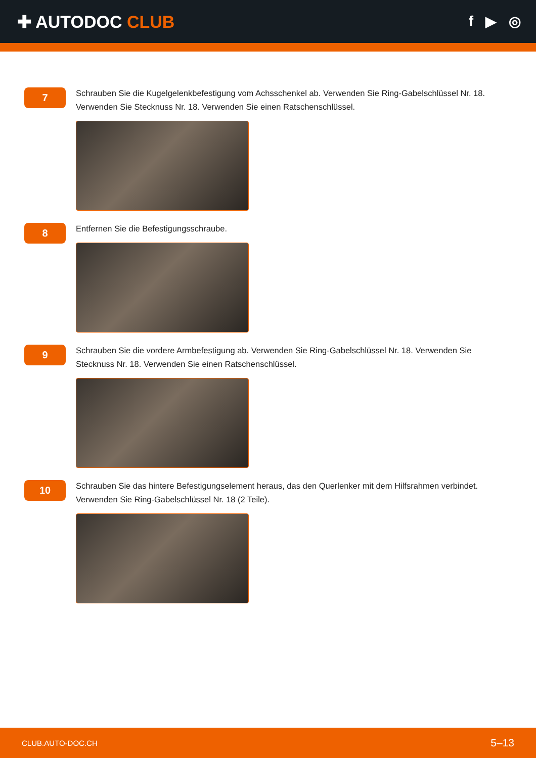✚ AUTODOC CLUB
f ▶ ◎
7
Schrauben Sie die Kugelgelenkbefestigung vom Achsschenkel ab. Verwenden Sie Ring-Gabelschlüssel Nr. 18. Verwenden Sie Stecknuss Nr. 18. Verwenden Sie einen Ratschenschlüssel.
8
Entfernen Sie die Befestigungsschraube.
9
Schrauben Sie die vordere Armbefestigung ab. Verwenden Sie Ring-Gabelschlüssel Nr. 18. Verwenden Sie Stecknuss Nr. 18. Verwenden Sie einen Ratschenschlüssel.
10
Schrauben Sie das hintere Befestigungselement heraus, das den Querlenker mit dem Hilfsrahmen verbindet. Verwenden Sie Ring-Gabelschlüssel Nr. 18 (2 Teile).
CLUB.AUTO-DOC.CH 5–13